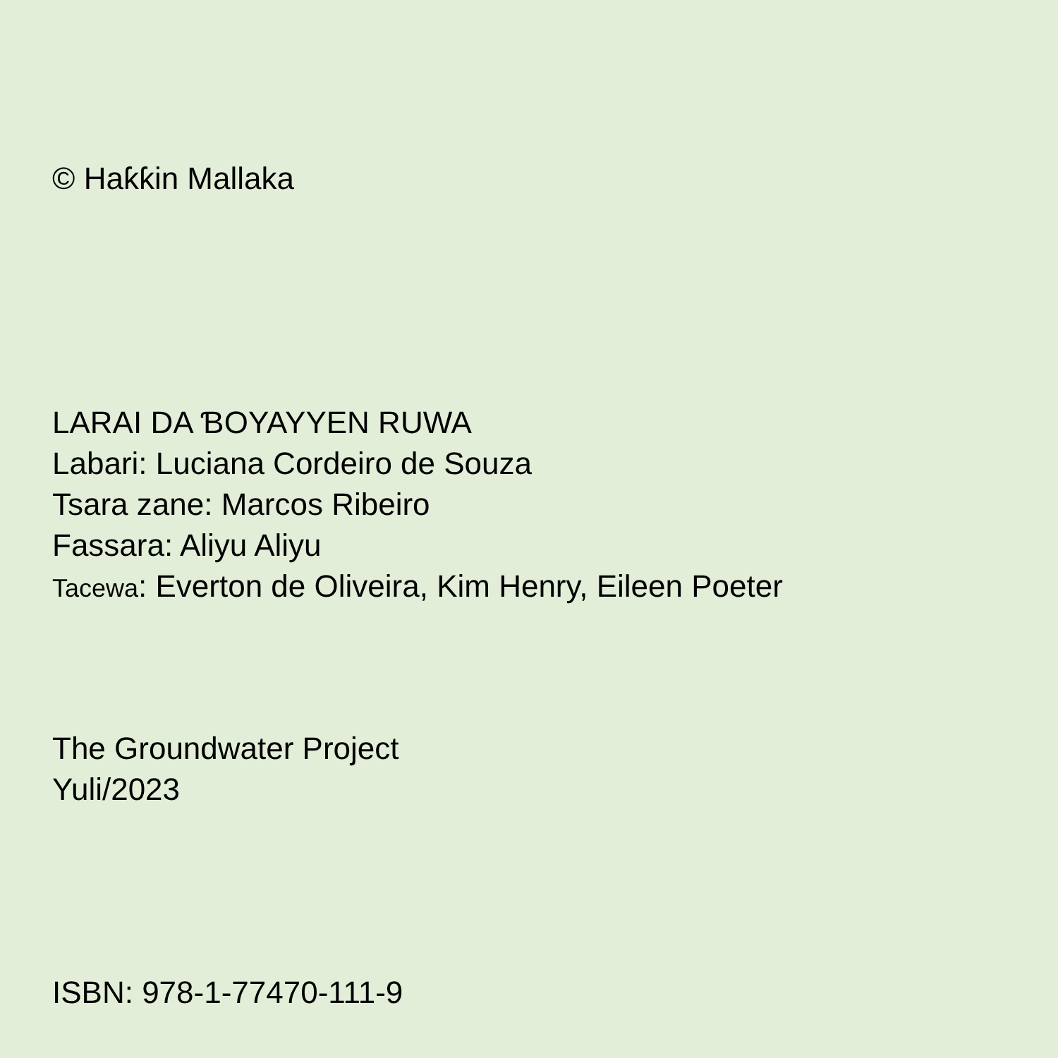© Haƙƙin Mallaka
LARAI DA ƁOYAYYEN RUWA
Labari: Luciana Cordeiro de Souza
Tsara zane: Marcos Ribeiro
Fassara: Aliyu Aliyu
Tacewa: Everton de Oliveira, Kim Henry, Eileen Poeter
The Groundwater Project
Yuli/2023
ISBN: 978-1-77470-111-9